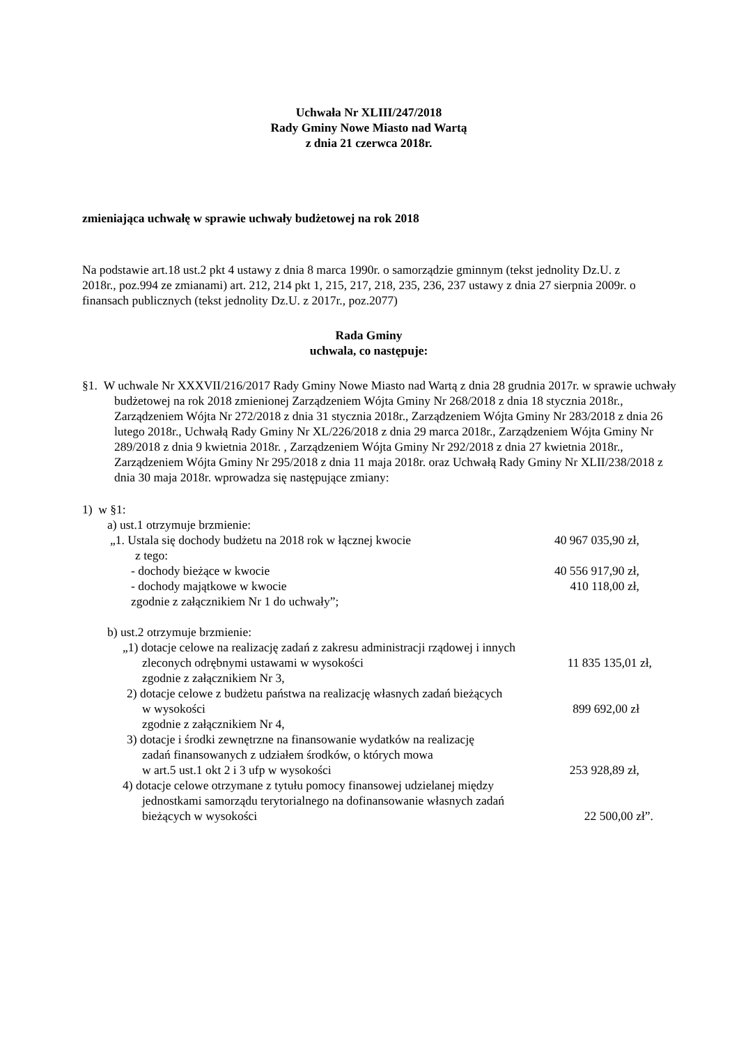Uchwała Nr XLIII/247/2018
Rady Gminy Nowe Miasto nad Wartą
z dnia 21 czerwca 2018r.
zmieniająca uchwałę w sprawie uchwały budżetowej na rok 2018
Na podstawie art.18 ust.2 pkt 4 ustawy z dnia 8 marca 1990r. o samorządzie gminnym (tekst jednolity Dz.U. z 2018r., poz.994 ze zmianami) art. 212, 214 pkt 1, 215, 217, 218, 235, 236, 237 ustawy z dnia 27 sierpnia 2009r. o finansach publicznych (tekst jednolity Dz.U. z 2017r., poz.2077)
Rada Gminy
uchwala, co następuje:
§1. W uchwale Nr XXXVII/216/2017 Rady Gminy Nowe Miasto nad Wartą z dnia 28 grudnia 2017r. w sprawie uchwały budżetowej na rok 2018 zmienionej Zarządzeniem Wójta Gminy Nr 268/2018 z dnia 18 stycznia 2018r., Zarządzeniem Wójta Nr 272/2018 z dnia 31 stycznia 2018r., Zarządzeniem Wójta Gminy Nr 283/2018 z dnia 26 lutego 2018r., Uchwałą Rady Gminy Nr XL/226/2018 z dnia 29 marca 2018r., Zarządzeniem Wójta Gminy Nr 289/2018 z dnia 9 kwietnia 2018r. , Zarządzeniem Wójta Gminy Nr 292/2018 z dnia 27 kwietnia 2018r., Zarządzeniem Wójta Gminy Nr 295/2018 z dnia 11 maja 2018r. oraz Uchwałą Rady Gminy Nr XLII/238/2018 z dnia 30 maja 2018r. wprowadza się następujące zmiany:
1) w §1:
a) ust.1 otrzymuje brzmienie:
„1. Ustala się dochody budżetu na 2018 rok w łącznej kwocie 40 967 035,90 zł,
z tego:
- dochody bieżące w kwocie 40 556 917,90 zł,
- dochody majątkowe w kwocie 410 118,00 zł,
zgodnie z załącznikiem Nr 1 do uchwały”;
b) ust.2 otrzymuje brzmienie:
„1) dotacje celowe na realizację zadań z zakresu administracji rządowej i innych
zleconych odrębnymi ustawami w wysokości 11 835 135,01 zł,
zgodnie z załącznikiem Nr 3,
2) dotacje celowe z budżetu państwa na realizację własnych zadań bieżących
w wysokości 899 692,00 zł
zgodnie z załącznikiem Nr 4,
3) dotacje i środki zewnętrzne na finansowanie wydatków na realizację
zadań finansowanych z udziałem środków, o których mowa
w art.5 ust.1 okt 2 i 3 ufp w wysokości 253 928,89 zł,
4) dotacje celowe otrzymane z tytułu pomocy finansowej udzielanej między
jednostkami samorządu terytorialnego na dofinansowanie własnych zadań
bieżących w wysokości 22 500,00 zł”.